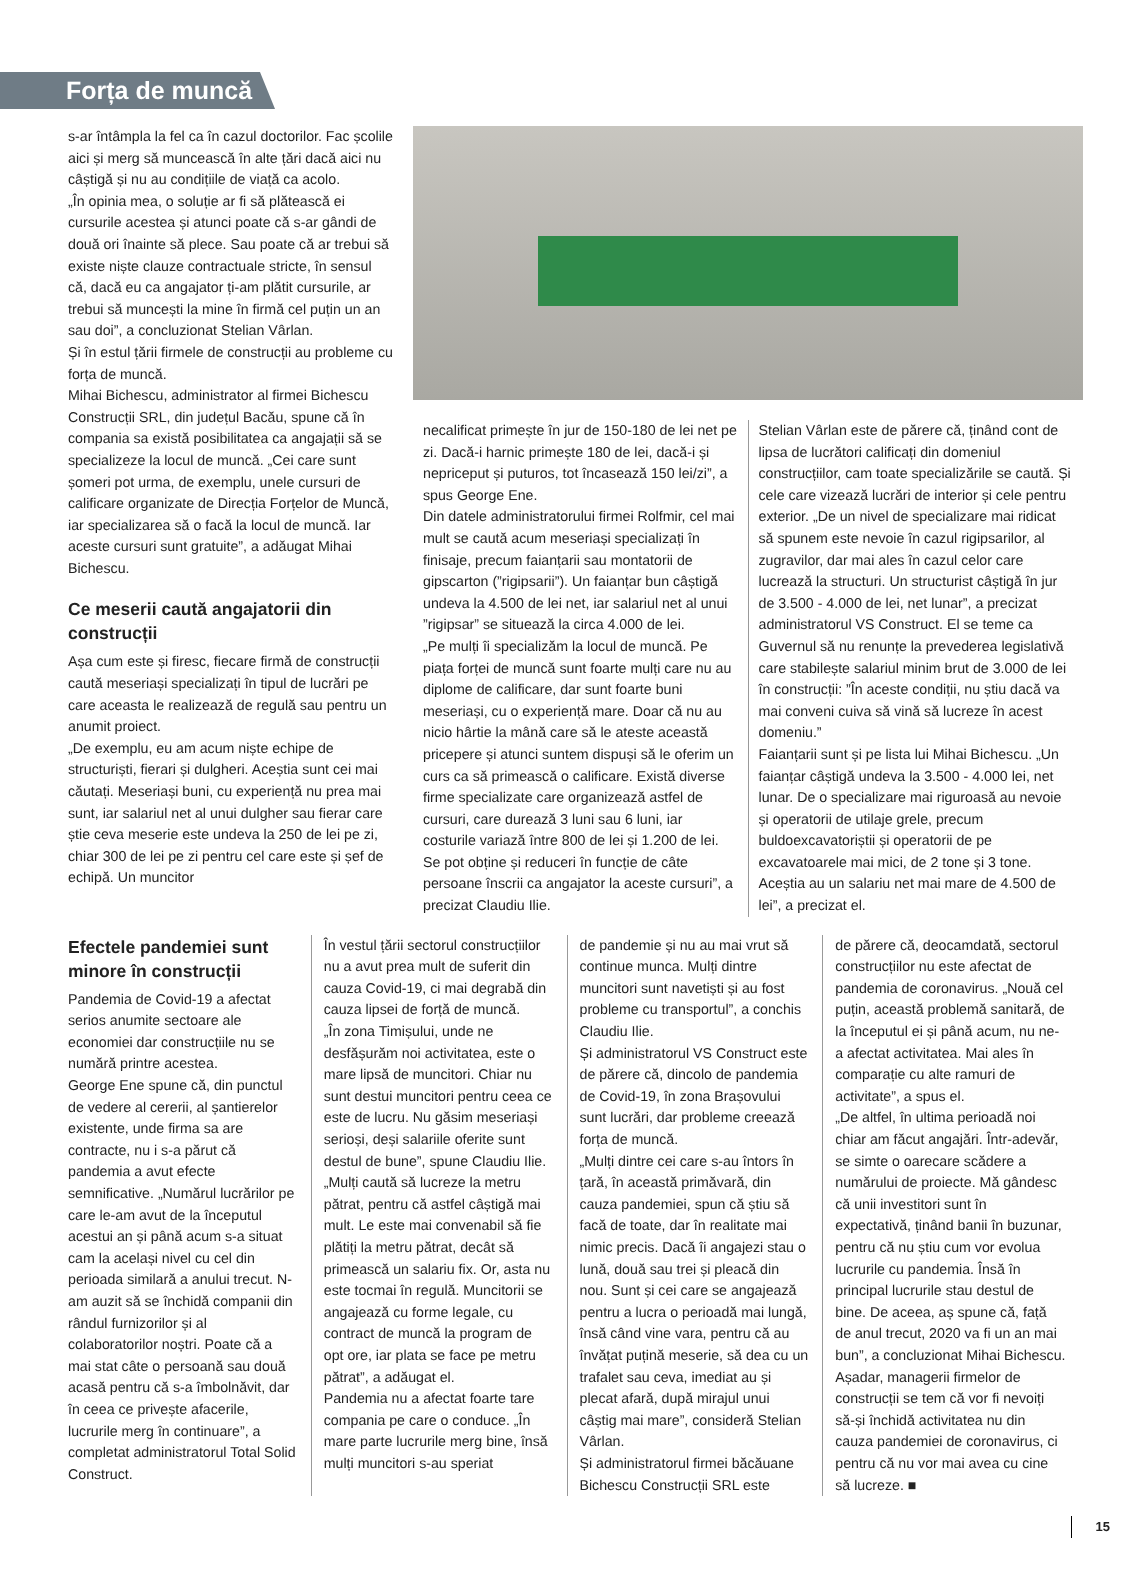Forța de muncă
s-ar întâmpla la fel ca în cazul doctorilor. Fac școlile aici și merg să muncească în alte țări dacă aici nu câștigă și nu au condițiile de viață ca acolo.
„În opinia mea, o soluție ar fi să plătească ei cursurile acestea și atunci poate că s-ar gândi de două ori înainte să plece. Sau poate că ar trebui să existe niște clauze contractuale stricte, în sensul că, dacă eu ca angajator ți-am plătit cursurile, ar trebui să muncești la mine în firmă cel puțin un an sau doi”, a concluzionat Stelian Vârlan.
Și în estul țării firmele de construcții au probleme cu forța de muncă.
Mihai Bichescu, administrator al firmei Bichescu Construcții SRL, din județul Bacău, spune că în compania sa există posibilitatea ca angajații să se specializeze la locul de muncă. „Cei care sunt șomeri pot urma, de exemplu, unele cursuri de calificare organizate de Direcția Forțelor de Muncă, iar specializarea să o facă la locul de muncă. Iar aceste cursuri sunt gratuite”, a adăugat Mihai Bichescu.
Ce meserii caută angajatorii din construcții
Așa cum este și firesc, fiecare firmă de construcții caută meseriași specializați în tipul de lucrări pe care aceasta le realizează de regulă sau pentru un anumit proiect.
„De exemplu, eu am acum niște echipe de structuriști, fierari și dulgheri. Aceștia sunt cei mai căutați. Meseriași buni, cu experiență nu prea mai sunt, iar salariul net al unui dulgher sau fierar care știe ceva meserie este undeva la 250 de lei pe zi, chiar 300 de lei pe zi pentru cel care este și șef de echipă. Un muncitor
necalificat primește în jur de 150-180 de lei net pe zi. Dacă-i harnic primește 180 de lei, dacă-i și nepriceput și puturos, tot încasează 150 lei/zi”, a spus George Ene.
Din datele administratorului firmei Rolfmir, cel mai mult se caută acum meseriași specializați în finisaje, precum faianțarii sau montatorii de gipscarton (”rigipsarii”). Un faianțar bun câștigă undeva la 4.500 de lei net, iar salariul net al unui ”rigipsar” se situează la circa 4.000 de lei.
„Pe mulți îi specializăm la locul de muncă. Pe piața forței de muncă sunt foarte mulți care nu au diplome de calificare, dar sunt foarte buni meseriași, cu o experiență mare. Doar că nu au nicio hârtie la mână care să le ateste această pricepere și atunci suntem dispuși să le oferim un curs ca să primească o calificare. Există diverse firme specializate care organizează astfel de cursuri, care durează 3 luni sau 6 luni, iar costurile variază între 800 de lei și 1.200 de lei. Se pot obține și reduceri în funcție de câte persoane înscrii ca angajator la aceste cursuri”, a precizat Claudiu Ilie.
Stelian Vârlan este de părere că, ținând cont de lipsa de lucrători calificați din domeniul construcțiilor, cam toate specializările se caută. Și cele care vizează lucrări de interior și cele pentru exterior. „De un nivel de specializare mai ridicat să spunem este nevoie în cazul rigipsarilor, al zugravilor, dar mai ales în cazul celor care lucrează la structuri. Un structurist câștigă în jur de 3.500 - 4.000 de lei, net lunar”, a precizat administratorul VS Construct. El se teme ca Guvernul să nu renunțe la prevederea legislativă care stabilește salariul minim brut de 3.000 de lei în construcții: ”În aceste condiții, nu știu dacă va mai conveni cuiva să vină să lucreze în acest domeniu.”
Faianțarii sunt și pe lista lui Mihai Bichescu. „Un faianțar câștigă undeva la 3.500 - 4.000 lei, net lunar. De o specializare mai riguroasă au nevoie și operatorii de utilaje grele, precum buldoexcavatoriștii și operatorii de pe excavatoarele mai mici, de 2 tone și 3 tone. Aceștia au un salariu net mai mare de 4.500 de lei”, a precizat el.
Efectele pandemiei sunt minore în construcții
Pandemia de Covid-19 a afectat serios anumite sectoare ale economiei dar construcțiile nu se numără printre acestea.
George Ene spune că, din punctul de vedere al cererii, al șantierelor existente, unde firma sa are contracte, nu i s-a părut că pandemia a avut efecte semnificative. „Numărul lucrărilor pe care le-am avut de la începutul acestui an și până acum s-a situat cam la același nivel cu cel din perioada similară a anului trecut. N-am auzit să se închidă companii din rândul furnizorilor și al colaboratorilor noștri. Poate că a mai stat câte o persoană sau două acasă pentru că s-a îmbolnăvit, dar în ceea ce privește afacerile, lucrurile merg în continuare”, a completat administratorul Total Solid Construct.
În vestul țării sectorul construcțiilor nu a avut prea mult de suferit din cauza Covid-19, ci mai degrabă din cauza lipsei de forță de muncă.
„În zona Timișului, unde ne desfășurăm noi activitatea, este o mare lipsă de muncitori. Chiar nu sunt destui muncitori pentru ceea ce este de lucru. Nu găsim meseriași serioși, deși salariile oferite sunt destul de bune”, spune Claudiu Ilie.
„Mulți caută să lucreze la metru pătrat, pentru că astfel câștigă mai mult. Le este mai convenabil să fie plătiți la metru pătrat, decât să primească un salariu fix. Or, asta nu este tocmai în regulă. Muncitorii se angajează cu forme legale, cu contract de muncă la program de opt ore, iar plata se face pe metru pătrat”, a adăugat el.
Pandemia nu a afectat foarte tare compania pe care o conduce. „În mare parte lucrurile merg bine, însă mulți muncitori s-au speriat
de pandemie și nu au mai vrut să continue munca. Mulți dintre muncitori sunt navetiști și au fost probleme cu transportul”, a conchis Claudiu Ilie.
Și administratorul VS Construct este de părere că, dincolo de pandemia de Covid-19, în zona Brașovului sunt lucrări, dar probleme creează forța de muncă.
„Mulți dintre cei care s-au întors în țară, în această primăvară, din cauza pandemiei, spun că știu să facă de toate, dar în realitate mai nimic precis. Dacă îi angajezi stau o lună, două sau trei și pleacă din nou. Sunt și cei care se angajează pentru a lucra o perioadă mai lungă, însă când vine vara, pentru că au învățat puțină meserie, să dea cu un trafalet sau ceva, imediat au și plecat afară, după mirajul unui câștig mai mare”, consideră Stelian Vârlan.
Și administratorul firmei băcăuane Bichescu Construcții SRL este
de părere că, deocamdată, sectorul construcțiilor nu este afectat de pandemia de coronavirus. „Nouă cel puțin, această problemă sanitară, de la începutul ei și până acum, nu ne-a afectat activitatea. Mai ales în comparație cu alte ramuri de activitate”, a spus el.
„De altfel, în ultima perioadă noi chiar am făcut angajări. Într-adevăr, se simte o oarecare scădere a numărului de proiecte. Mă gândesc că unii investitori sunt în expectativă, ținând banii în buzunar, pentru că nu știu cum vor evolua lucrurile cu pandemia. Însă în principal lucrurile stau destul de bine. De aceea, aș spune că, față de anul trecut, 2020 va fi un an mai bun”, a concluzionat Mihai Bichescu.
Așadar, managerii firmelor de construcții se tem că vor fi nevoiți să-și închidă activitatea nu din cauza pandemiei de coronavirus, ci pentru că nu vor mai avea cu cine să lucreze. ■
15